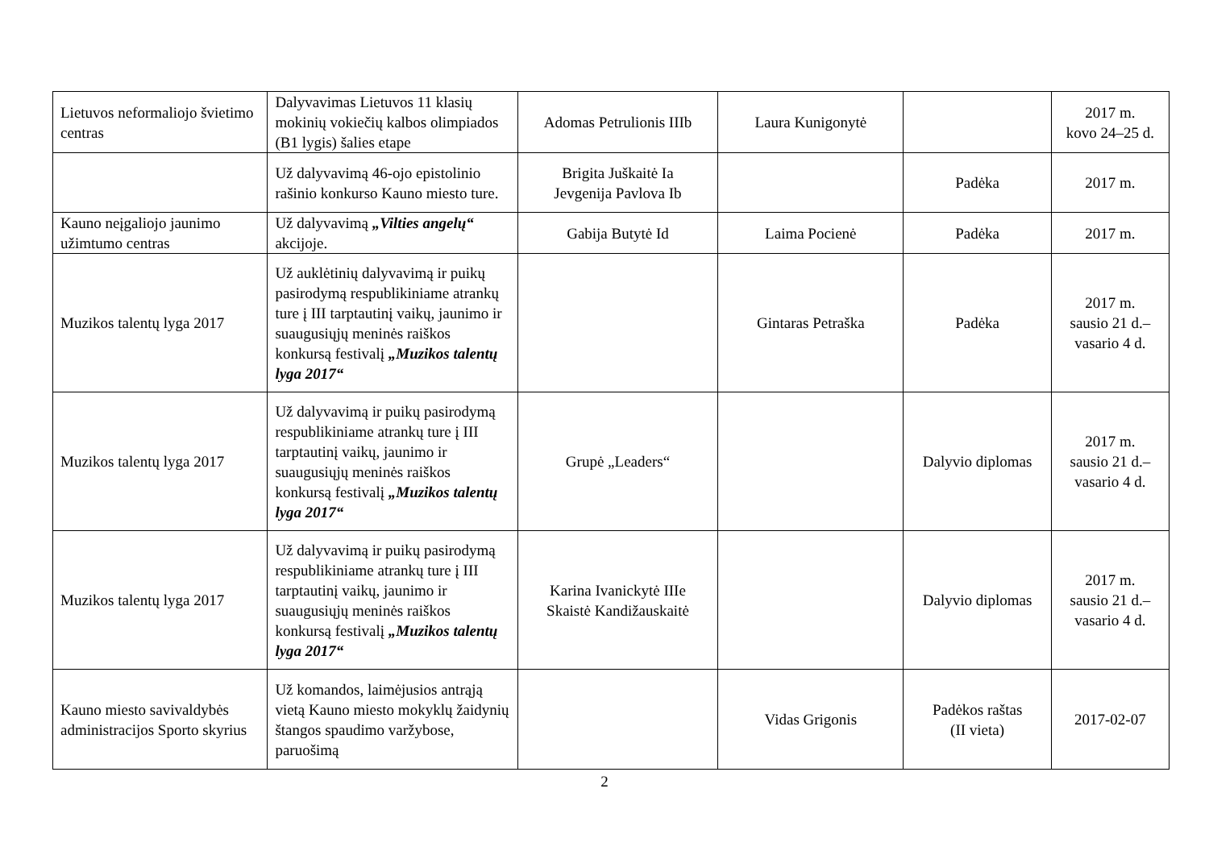| Lietuvos neformaliojo švietimo centras | Dalyvavimas Lietuvos 11 klasių mokinių vokiečių kalbos olimpiados (B1 lygis) šalies etape | Adomas Petrulionis IIIb | Laura Kunigonytė | | 2017 m. kovo 24–25 d. |
| | Už dalyvavimą 46-ojo epistolinio rašinio konkurso Kauno miesto ture. | Brigita Juškaitė Ia Jevgenija Pavlova Ib | | Padėka | 2017 m. |
| Kauno neįgaliojo jaunimo užimtumo centras | Už dalyvavimą „Vilties angelų“ akcijoje. | Gabija Butytė Id | Laima Pocienė | Padėka | 2017 m. |
| Muzikos talentų lyga 2017 | Už auklėtinių dalyvavimą ir puikų pasirodymą respublikiniame atrankų ture į III tarptautinį vaikų, jaunimo ir suaugusiųjų meninės raiškos konkursą festivalį „Muzikos talentų lyga 2017“ | | Gintaras Petraška | Padėka | 2017 m. sausio 21 d.– vasario 4 d. |
| Muzikos talentų lyga 2017 | Už dalyvavimą ir puikų pasirodymą respublikiniame atrankų ture į III tarptautinį vaikų, jaunimo ir suaugusiųjų meninės raiškos konkursą festivalį „Muzikos talentų lyga 2017“ | Grupė „Leaders“ | | Dalyvio diplomas | 2017 m. sausio 21 d.– vasario 4 d. |
| Muzikos talentų lyga 2017 | Už dalyvavimą ir puikų pasirodymą respublikiniame atrankų ture į III tarptautinį vaikų, jaunimo ir suaugusiųjų meninės raiškos konkursą festivalį „Muzikos talentų lyga 2017“ | Karina Ivanickytė IIIe Skaistė Kandižauskaitė | | Dalyvio diplomas | 2017 m. sausio 21 d.– vasario 4 d. |
| Kauno miesto savivaldybės administracijos Sporto skyrius | Už komandos, laimėjusios antrąją vietą Kauno miesto mokyklų žaidynių štangos spaudimo varžybose, paruošimą | | Vidas Grigonis | Padėkos raštas (II vieta) | 2017-02-07 |
2